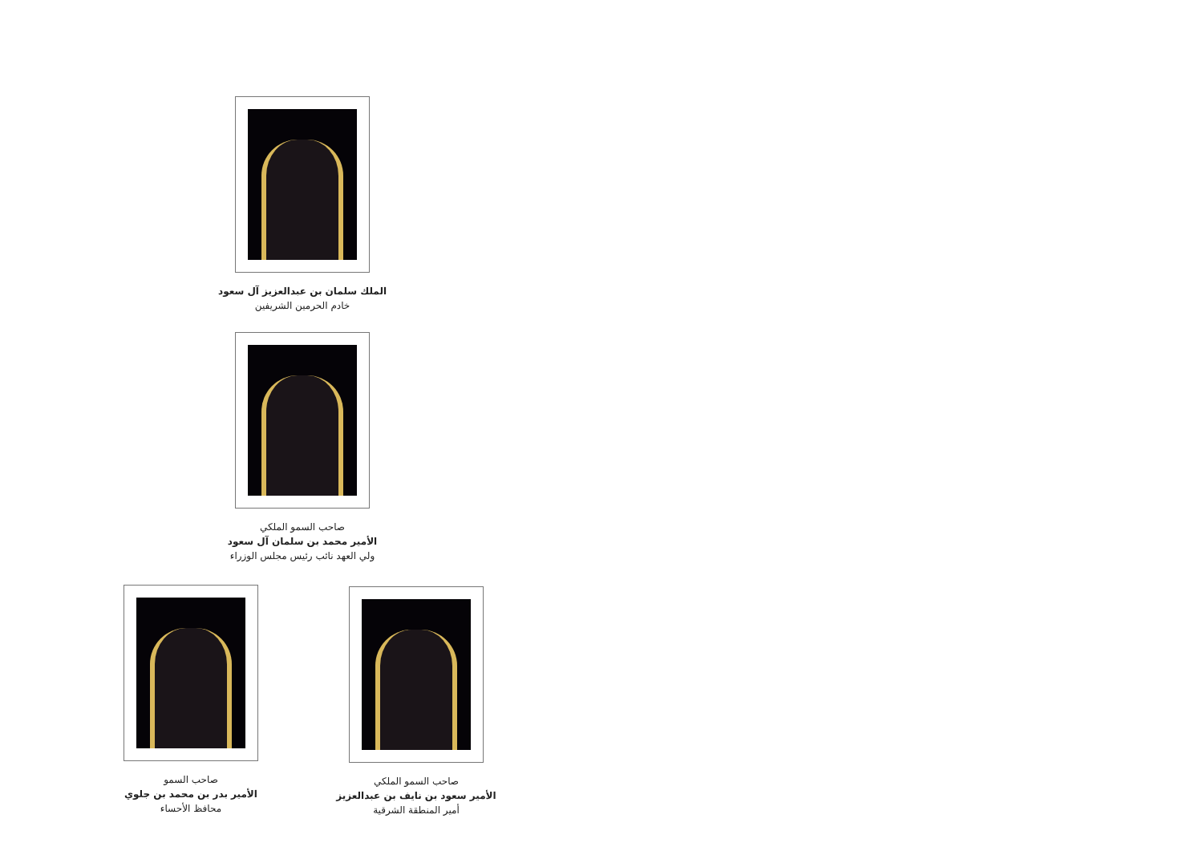الملك سلمان بن عبدالعزيز آل سعود
خادم الحرمين الشريفين
صاحب السمو الملكي
الأمير محمد بن سلمان آل سعود
ولي العهد نائب رئيس مجلس الوزراء
صاحب السمو الملكي
الأمير سعود بن نايف بن عبدالعزيز
أمير المنطقة الشرقية
صاحب السمو
الأمير بدر بن محمد بن جلوي
محافظ الأحساء